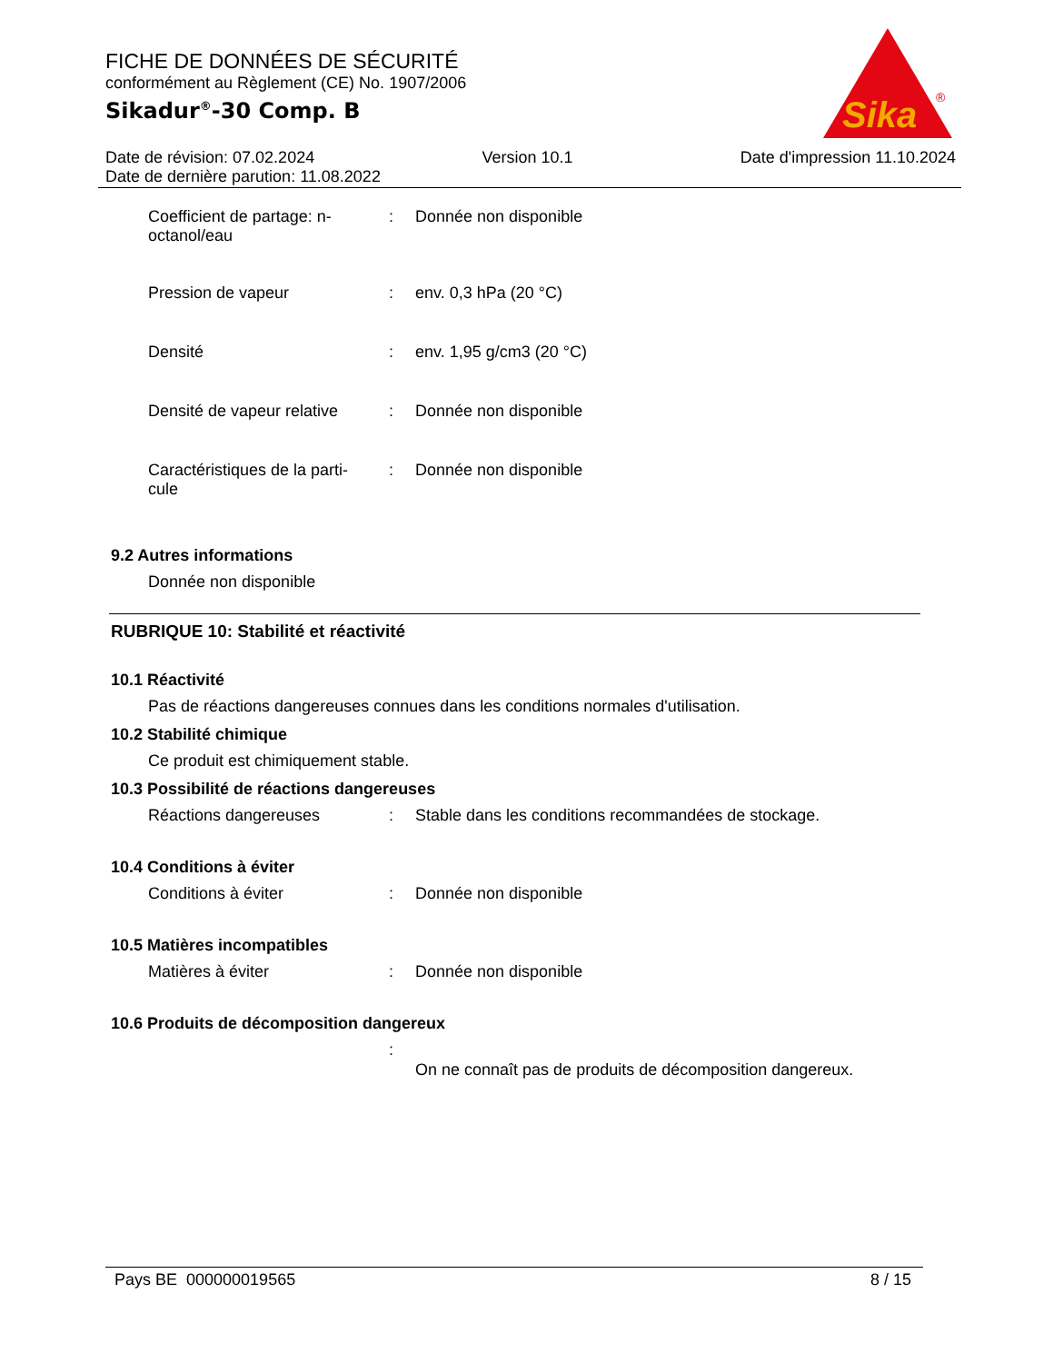FICHE DE DONNÉES DE SÉCURITÉ
conformément au Règlement (CE) No. 1907/2006
Sikadur<sup>®</sup>-30 Comp. B
Sika
®
Date de révision: 07.02.2024 Version 10.1 Date d'impression 11.10.2024
Date de dernière parution: 11.08.2022
Coefficient de partage: n-octanol/eau
: Donnée non disponible
Pression de vapeur : env. 0,3 hPa (20 °C)
Densité : env. 1,95 g/cm3 (20 °C)
Densité de vapeur relative
: Donnée non disponible
Caractéristiques de la parti-
cule
: Donnée non disponible
9.2 Autres informations
Donnée non disponible
RUBRIQUE 10: Stabilité et réactivité
10.1 Réactivité
Pas de réactions dangereuses connues dans les conditions normales d'utilisation.
10.2 Stabilité chimique
Ce produit est chimiquement stable.
10.3 Possibilité de réactions dangereuses
Réactions dangereuses : Stable dans les conditions recommandées de stockage.
10.4 Conditions à éviter
Conditions à éviter : Donnée non disponible
10.5 Matières incompatibles
Matières à éviter : Donnée non disponible
10.6 Produits de décomposition dangereux
:
On ne connaît pas de produits de décomposition dangereux.
Pays BE 000000019565 8 / 15